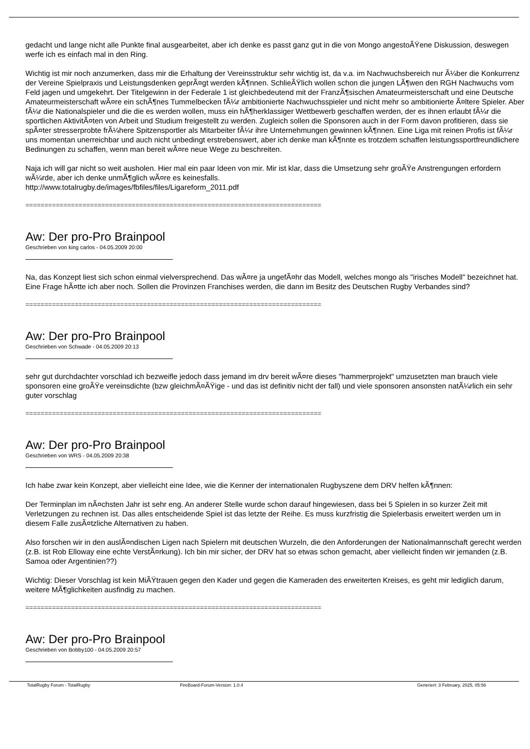gedacht und lange nicht alle Punkte final ausgearbeitet, aber ich denke es passt ganz gut in die von Mongo angestoÃŸene Diskussion, deswegen werfe ich es einfach mal in den Ring.
Wichtig ist mir noch anzumerken, dass mir die Erhaltung der Vereinsstruktur sehr wichtig ist, da v.a. im Nachwuchsbereich nur Ã¼ber die Konkurrenz der Vereine Spielpraxis und Leistungsdenken geprÃ¤gt werden kÃ¶nnen. SchlieÃŸlich wollen schon die jungen LÃ¶wen den RGH Nachwuchs vom Feld jagen und umgekehrt. Der Titelgewinn in der Federale 1 ist gleichbedeutend mit der FranzÃ¶sischen Amateurmeisterschaft und eine Deutsche Amateurmeisterschaft wÃ¤re ein schÃ¶nes Tummelbecken fÃ¼r ambitionierte Nachwuchsspieler und nicht mehr so ambitionierte Ã¤ltere Spieler. Aber fÃ¼r die Nationalspieler und die die es werden wollen, muss ein hÃ¶herklassiger Wettbewerb geschaffen werden, der es ihnen erlaubt fÃ¼r die sportlichen AktivitÃ¤ten von Arbeit und Studium freigestellt zu werden. Zugleich sollen die Sponsoren auch in der Form davon profitieren, dass sie spÃ¤ter stresserprobte frÃ¼here Spitzensportler als Mitarbeiter fÃ¼r ihre Unternehmungen gewinnen kÃ¶nnen. Eine Liga mit reinen Profis ist fÃ¼r uns momentan unerreichbar und auch nicht unbedingt erstrebenswert, aber ich denke man kÃ¶nnte es trotzdem schaffen leistungssportfreundlichere Bedinungen zu schaffen, wenn man bereit wÃ¤re neue Wege zu beschreiten.
Naja ich will gar nicht so weit ausholen. Hier mal ein paar Ideen von mir. Mir ist klar, dass die Umsetzung sehr groÃŸe Anstrengungen erfordern wÃ¼rde, aber ich denke unmÃ¶glich wÃ¤re es keinesfalls.
http://www.totalrugby.de/images/fbfiles/files/Ligareform_2011.pdf
==============================================================================
Aw: Der pro-Pro Brainpool
Geschrieben von king carlos - 04.05.2009 20:00
Na, das Konzept liest sich schon einmal vielversprechend. Das wÃ¤re ja ungefÃ¤hr das Modell, welches mongo als "irisches Modell" bezeichnet hat. Eine Frage hÃ¤tte ich aber noch. Sollen die Provinzen Franchises werden, die dann im Besitz des Deutschen Rugby Verbandes sind?
==============================================================================
Aw: Der pro-Pro Brainpool
Geschrieben von Schwade - 04.05.2009 20:13
sehr gut durchdachter vorschlad ich bezweifle jedoch dass jemand im drv bereit wÃ¤re dieses "hammerprojekt" umzusetzten man brauch viele sponsoren eine groÃŸe vereinsdichte (bzw gleichmÃ¤ÃŸige - und das ist definitiv nicht der fall) und viele sponsoren ansonsten natÃ¼rlich ein sehr guter vorschlag
==============================================================================
Aw: Der pro-Pro Brainpool
Geschrieben von WRS - 04.05.2009 20:38
Ich habe zwar kein Konzept, aber vielleicht eine Idee, wie die Kenner der internationalen Rugbyszene dem DRV helfen kÃ¶nnen:
Der Terminplan im nÃ¤chsten Jahr ist sehr eng. An anderer Stelle wurde schon darauf hingewiesen, dass bei 5 Spielen in so kurzer Zeit mit Verletzungen zu rechnen ist. Das alles entscheidende Spiel ist das letzte der Reihe. Es muss kurzfristig die Spielerbasis erweitert werden um in diesem Falle zusÃ¤tzliche Alternativen zu haben.
Also forschen wir in den auslÃ¤ndischen Ligen nach Spielern mit deutschen Wurzeln, die den Anforderungen der Nationalmannschaft gerecht werden (z.B. ist Rob Elloway eine echte VerstÃ¤rkung). Ich bin mir sicher, der DRV hat so etwas schon gemacht, aber vielleicht finden wir jemanden (z.B. Samoa oder Argentinien??)
Wichtig: Dieser Vorschlag ist kein MiÃŸtrauen gegen den Kader und gegen die Kameraden des erweiterten Kreises, es geht mir lediglich darum, weitere MÃ¶glichkeiten ausfindig zu machen.
==============================================================================
Aw: Der pro-Pro Brainpool
Geschrieben von Bobby100 - 04.05.2009 20:57
TotalRugby Forum - TotalRugby FireBoard-Forum-Version: 1.0.4 Generiert: 3 February, 2025, 05:56